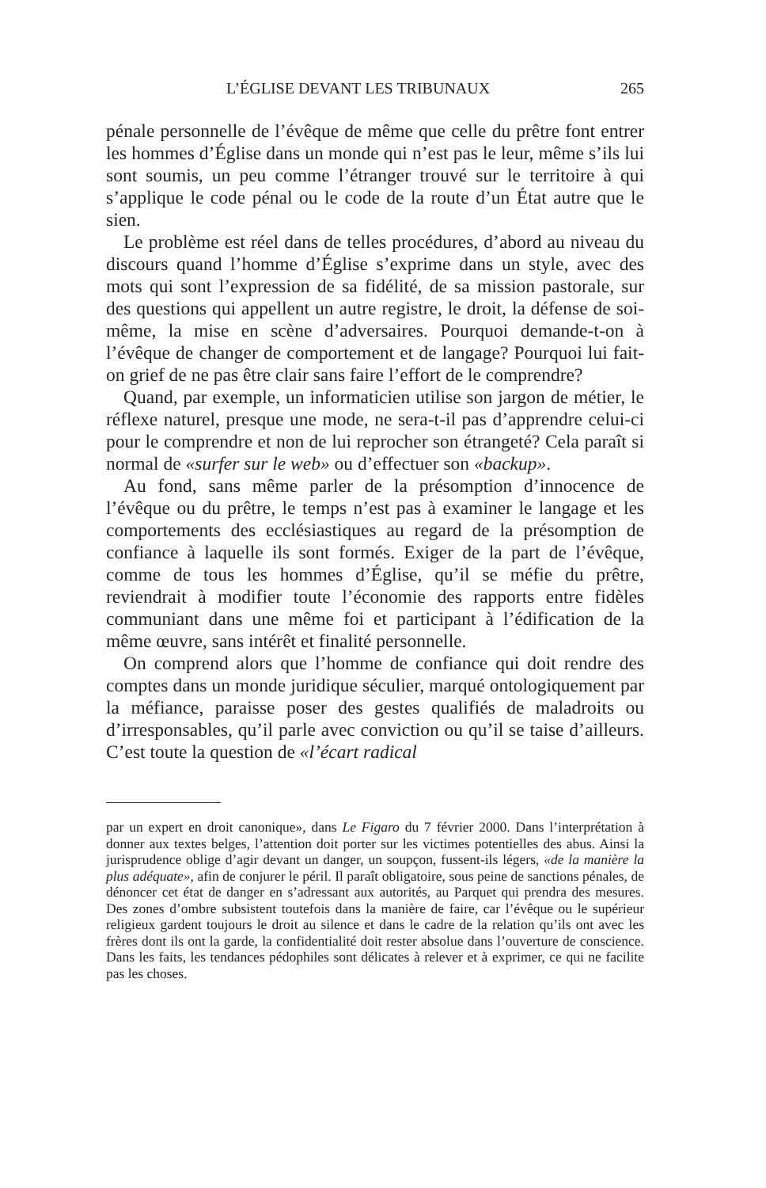L’ÉGLISE DEVANT LES TRIBUNAUX 265
pénale personnelle de l’évêque de même que celle du prêtre font entrer les hommes d’Église dans un monde qui n’est pas le leur, même s’ils lui sont soumis, un peu comme l’étranger trouvé sur le territoire à qui s’applique le code pénal ou le code de la route d’un État autre que le sien.
Le problème est réel dans de telles procédures, d’abord au niveau du discours quand l’homme d’Église s’exprime dans un style, avec des mots qui sont l’expression de sa fidélité, de sa mission pastorale, sur des questions qui appellent un autre registre, le droit, la défense de soi-même, la mise en scène d’adversaires. Pourquoi demande-t-on à l’évêque de changer de comportement et de langage? Pourquoi lui fait-on grief de ne pas être clair sans faire l’effort de le comprendre?
Quand, par exemple, un informaticien utilise son jargon de métier, le réflexe naturel, presque une mode, ne sera-t-il pas d’apprendre celui-ci pour le comprendre et non de lui reprocher son étrangeté? Cela paraît si normal de «surfer sur le web» ou d’effectuer son «backup».
Au fond, sans même parler de la présomption d’innocence de l’évêque ou du prêtre, le temps n’est pas à examiner le langage et les comportements des ecclésiastiques au regard de la présomption de confiance à laquelle ils sont formés. Exiger de la part de l’évêque, comme de tous les hommes d’Église, qu’il se méfie du prêtre, reviendrait à modifier toute l’économie des rapports entre fidèles communiant dans une même foi et participant à l’édification de la même œuvre, sans intérêt et finalité personnelle.
On comprend alors que l’homme de confiance qui doit rendre des comptes dans un monde juridique séculier, marqué ontologiquement par la méfiance, paraisse poser des gestes qualifiés de maladroits ou d’irresponsables, qu’il parle avec conviction ou qu’il se taise d’ailleurs. C’est toute la question de «l’écart radical
par un expert en droit canonique», dans Le Figaro du 7 février 2000. Dans l’interprétation à donner aux textes belges, l’attention doit porter sur les victimes potentielles des abus. Ainsi la jurisprudence oblige d’agir devant un danger, un soupçon, fussent-ils légers, «de la manière la plus adéquate», afin de conjurer le péril. Il paraît obligatoire, sous peine de sanctions pénales, de dénoncer cet état de danger en s’adressant aux autorités, au Parquet qui prendra des mesures. Des zones d’ombre subsistent toutefois dans la manière de faire, car l’évêque ou le supérieur religieux gardent toujours le droit au silence et dans le cadre de la relation qu’ils ont avec les frères dont ils ont la garde, la confidentialité doit rester absolue dans l’ouverture de conscience. Dans les faits, les tendances pédophiles sont délicates à relever et à exprimer, ce qui ne facilite pas les choses.